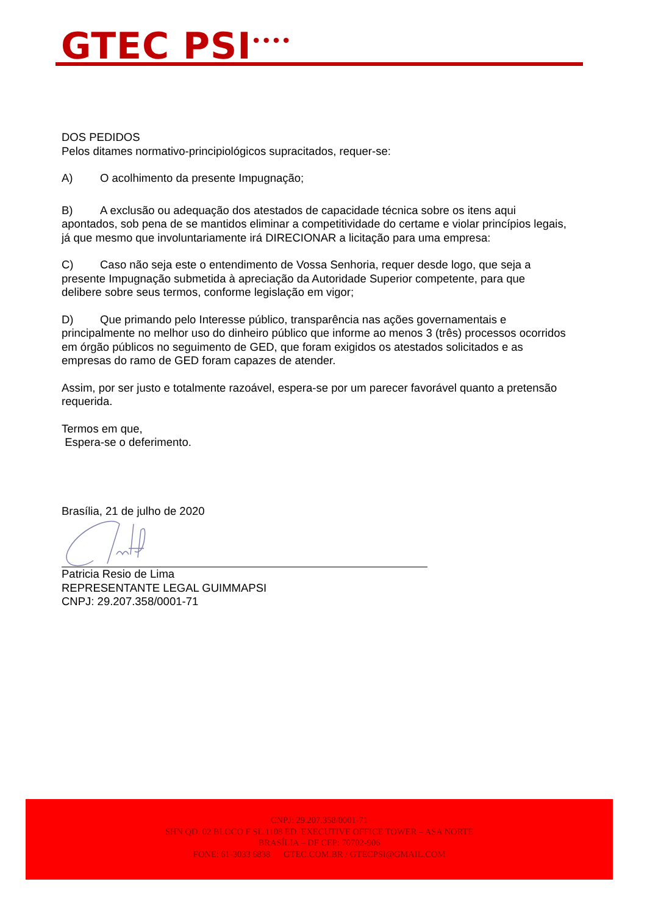GTEC PSI<sup>••••</sup>
DOS PEDIDOS
Pelos ditames normativo-principiológicos supracitados, requer-se:
A) O acolhimento da presente Impugnação;
B) A exclusão ou adequação dos atestados de capacidade técnica sobre os itens aqui apontados, sob pena de se mantidos eliminar a competitividade do certame e violar princípios legais, já que mesmo que involuntariamente irá DIRECIONAR a licitação para uma empresa:
C) Caso não seja este o entendimento de Vossa Senhoria, requer desde logo, que seja a presente Impugnação submetida à apreciação da Autoridade Superior competente, para que delibere sobre seus termos, conforme legislação em vigor;
D) Que primando pelo Interesse público, transparência nas ações governamentais e principalmente no melhor uso do dinheiro público que informe ao menos 3 (três) processos ocorridos em órgão públicos no seguimento de GED, que foram exigidos os atestados solicitados e as empresas do ramo de GED foram capazes de atender.
Assim, por ser justo e totalmente razoável, espera-se por um parecer favorável quanto a pretensão requerida.
Termos em que,
Espera-se o deferimento.
Brasília, 21 de julho de 2020
Patricia Resio de Lima
REPRESENTANTE LEGAL GUIMMAPSI
CNPJ: 29.207.358/0001-71
CNPJ: 29.207.358/0001-71
SHN QD. 02 BLOCO F SL.1108 ED. EXECUTIVE OFFICE TOWER – ASA NORTE
BRASÍLIA – DF CEP: 70702-906
FONE: 61-3033 6838 GTEC.COM.BR / GTECPSI@GMAIL.COM